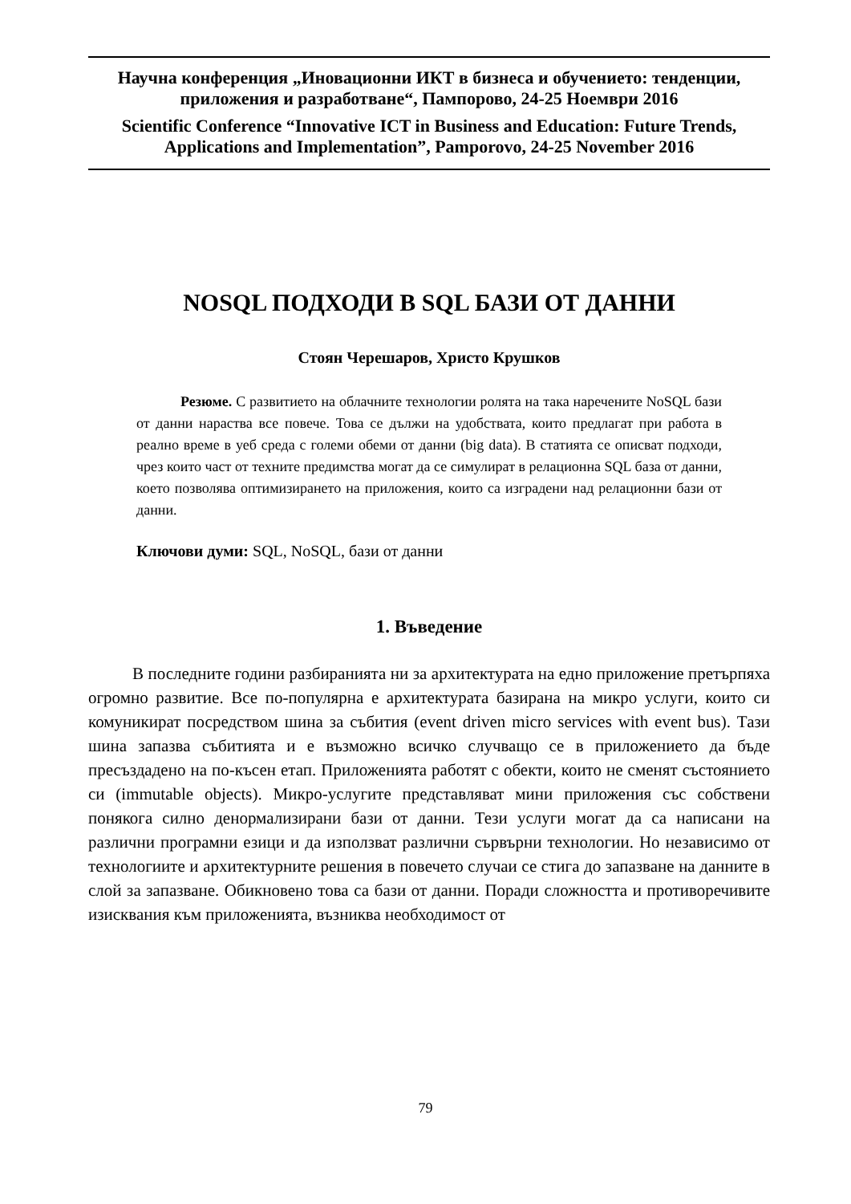Научна конференция „Иновационни ИКТ в бизнеса и обучението: тенденции, приложения и разработване“, Пампорово, 24-25 Ноември 2016
Scientific Conference “Innovative ICT in Business and Education: Future Trends, Applications and Implementation”, Pamporovo, 24-25 November 2016
NOSQL ПОДХОДИ В SQL БАЗИ ОТ ДАННИ
Стоян Черешаров, Христо Крушков
Резюме. С развитието на облачните технологии ролята на така наречените NoSQL бази от данни нараства все повече. Това се дължи на удобствата, които предлагат при работа в реално време в уеб среда с големи обеми от данни (big data). В статията се описват подходи, чрез които част от техните предимства могат да се симулират в релационна SQL база от данни, което позволява оптимизирането на приложения, които са изградени над релационни бази от данни.
Ключови думи: SQL, NoSQL, бази от данни
1. Въведение
В последните години разбиранията ни за архитектурата на едно приложение претърпяха огромно развитие. Все по-популярна е архитектурата базирана на микро услуги, които си комуникират посредством шина за събития (event driven micro services with event bus). Тази шина запазва събитията и е възможно всичко случващо се в приложението да бъде пресъздадено на по-късен етап. Приложенията работят с обекти, които не сменят състоянието си (immutable objects). Микро-услугите представляват мини приложения със собствени понякога силно денормализирани бази от данни. Тези услуги могат да са написани на различни програмни езици и да използват различни сървърни технологии. Но независимо от технологиите и архитектурните решения в повечето случаи се стига до запазване на данните в слой за запазване. Обикновено това са бази от данни. Поради сложността и противоречивите изисквания към приложенията, възниква необходимост от
79